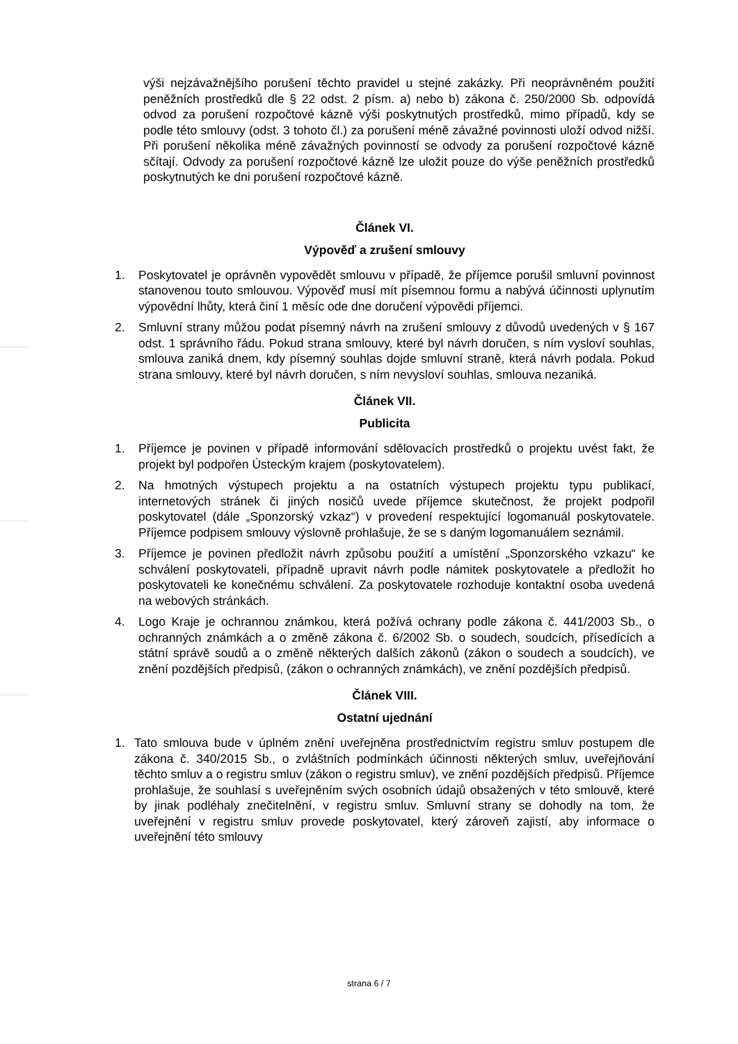výši nejzávažnějšího porušení těchto pravidel u stejné zakázky. Při neoprávněném použití peněžních prostředků dle § 22 odst. 2 písm. a) nebo b) zákona č. 250/2000 Sb. odpovídá odvod za porušení rozpočtové kázně výši poskytnutých prostředků, mimo případů, kdy se podle této smlouvy (odst. 3 tohoto čl.) za porušení méně závažné povinnosti uloží odvod nižší. Při porušení několika méně závažných povinností se odvody za porušení rozpočtové kázně sčítají. Odvody za porušení rozpočtové kázně lze uložit pouze do výše peněžních prostředků poskytnutých ke dni porušení rozpočtové kázně.
Článek VI.
Výpověď a zrušení smlouvy
1. Poskytovatel je oprávněn vypovědět smlouvu v případě, že příjemce porušil smluvní povinnost stanovenou touto smlouvou. Výpověď musí mít písemnou formu a nabývá účinnosti uplynutím výpovědní lhůty, která činí 1 měsíc ode dne doručení výpovědi příjemci.
2. Smluvní strany můžou podat písemný návrh na zrušení smlouvy z důvodů uvedených v § 167 odst. 1 správního řádu. Pokud strana smlouvy, které byl návrh doručen, s ním vysloví souhlas, smlouva zaniká dnem, kdy písemný souhlas dojde smluvní straně, která návrh podala. Pokud strana smlouvy, které byl návrh doručen, s ním nevysloví souhlas, smlouva nezaniká.
Článek VII.
Publicita
1. Příjemce je povinen v případě informování sdělovacích prostředků o projektu uvést fakt, že projekt byl podpořen Ústeckým krajem (poskytovatelem).
2. Na hmotných výstupech projektu a na ostatních výstupech projektu typu publikací, internetových stránek či jiných nosičů uvede příjemce skutečnost, že projekt podpořil poskytovatel (dále „Sponzorský vzkaz“) v provedení respektující logomanuál poskytovatele. Příjemce podpisem smlouvy výslovně prohlašuje, že se s daným logomanuálem seznámil.
3. Příjemce je povinen předložit návrh způsobu použití a umístění „Sponzorského vzkazu“ ke schválení poskytovateli, případně upravit návrh podle námitek poskytovatele a předložit ho poskytovateli ke konečnému schválení. Za poskytovatele rozhoduje kontaktní osoba uvedená na webových stránkách.
4. Logo Kraje je ochrannou známkou, která požívá ochrany podle zákona č. 441/2003 Sb., o ochranných známkách a o změně zákona č. 6/2002 Sb. o soudech, soudcích, přísedících a státní správě soudů a o změně některých dalších zákonů (zákon o soudech a soudcích), ve znění pozdějších předpisů, (zákon o ochranných známkách), ve znění pozdějších předpisů.
Článek VIII.
Ostatní ujednání
1. Tato smlouva bude v úplném znění uveřejněna prostřednictvím registru smluv postupem dle zákona č. 340/2015 Sb., o zvláštních podmínkách účinnosti některých smluv, uveřejňování těchto smluv a o registru smluv (zákon o registru smluv), ve znění pozdějších předpisů. Příjemce prohlašuje, že souhlasí s uveřejněním svých osobních údajů obsažených v této smlouvě, které by jinak podléhaly znečitelnění, v registru smluv. Smluvní strany se dohodly na tom, že uveřejnění v registru smluv provede poskytovatel, který zároveň zajistí, aby informace o uveřejnění této smlouvy
strana 6 / 7